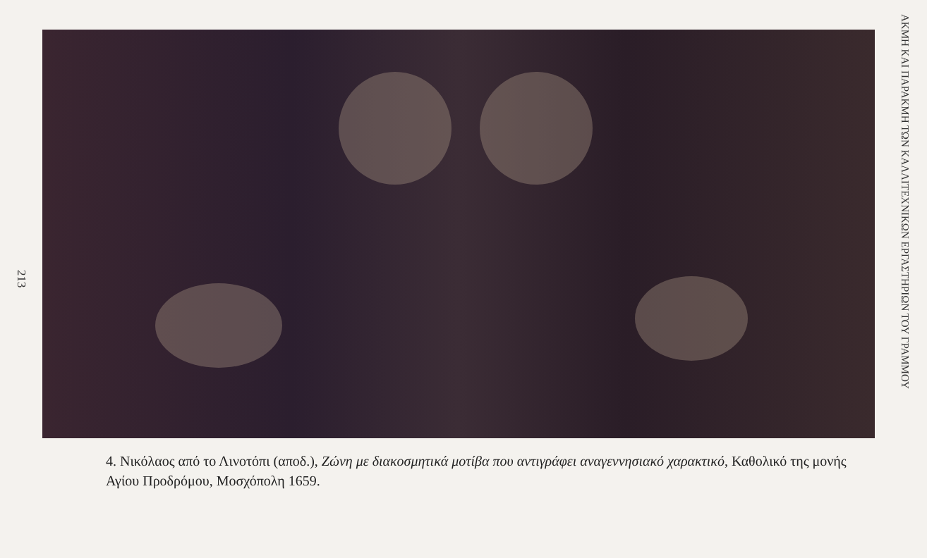213
4. Νικόλαος από το Λινοτόπι (αποδ.), Ζώνη με διακοσμητικά μοτίβα που αντιγράφει αναγεννησιακό χαρακτικό, Καθολικό της μονής Αγίου Προδρόμου, Μοσχόπολη 1659.
ΑΚΜΗ ΚΑΙ ΠΑΡΑΚΜΗ ΤΩΝ ΚΑΛΛΙΤΕΧΝΙΚΩΝ ΕΡΓΑΣΤΗΡΙΩΝ ΤΟΥ ΓΡΑΜΜΟΥ